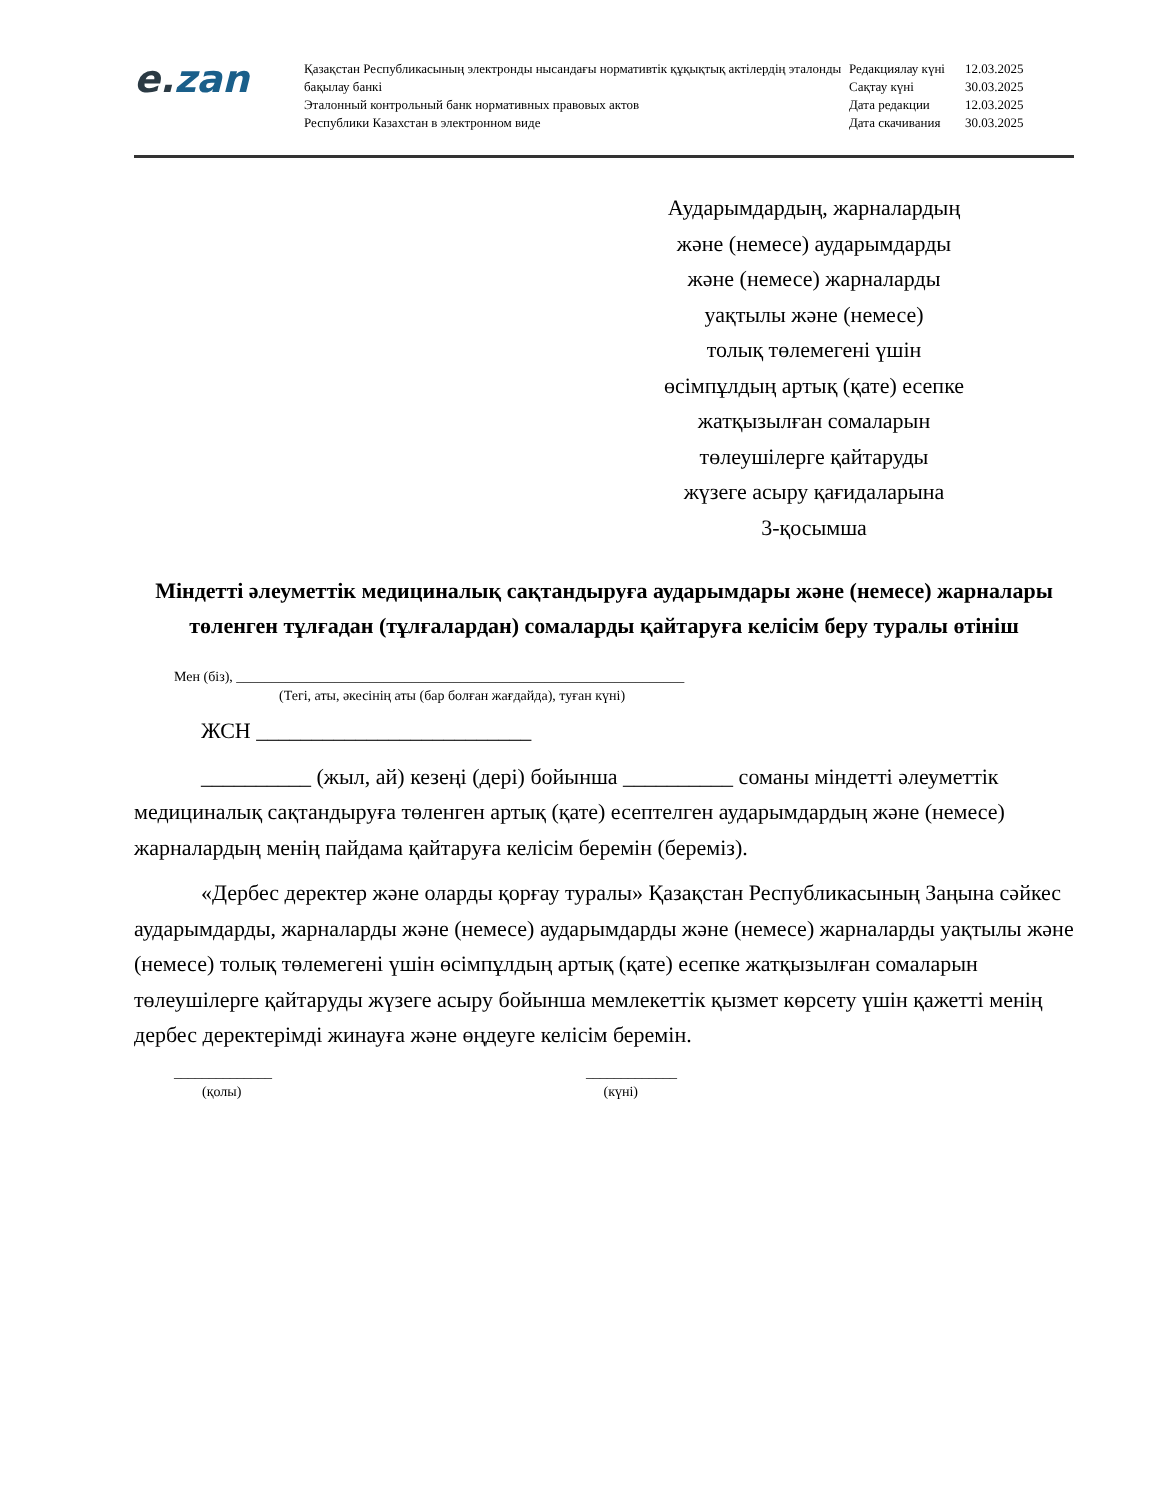e. zan
Қазақстан Республикасының электронды нысандағы нормативтік құқықтық актілердің эталонды бақылау банкі
Эталонный контрольный банк нормативных правовых актов
Республики Казахстан в электронном виде
| Редакциялау күні | 12.03.2025 |
| Сақтау күні | 30.03.2025 |
| Дата редакции | 12.03.2025 |
| Дата скачивания | 30.03.2025 |
Аударымдардың, жарналардың
және (немесе) аударымдарды
және (немесе) жарналарды
уақтылы және (немесе)
толық төлемегені үшін
өсімпұлдың артық (қате) есепке
жатқызылған сомаларын
төлеушілерге қайтаруды
жүзеге асыру қағидаларына
3-қосымша
Міндетті әлеуметтік медициналық сақтандыруға аударымдары және (немесе) жарналары төленген тұлғадан (тұлғалардан) сомаларды қайтаруға келісім беру туралы өтініш
Мен (біз), ________________________________________________________________
(Тегі, аты, әкесінің аты (бар болған жағдайда), туған күні)
ЖСН _________________________
__________ (жыл, ай) кезеңі (дері) бойынша __________ соманы міндетті әлеуметтік медициналық сақтандыруға төленген артық (қате) есептелген аударымдардың және (немесе) жарналардың менің пайдама қайтаруға келісім беремін (береміз).
«Дербес деректер және оларды қорғау туралы» Қазақстан Республикасының Заңына сәйкес аударымдарды, жарналарды және (немесе) аударымдарды және (немесе) жарналарды уақтылы және (немесе) толық төлемегені үшін өсімпұлдың артық (қате) есепке жатқызылған сомаларын төлеушілерге қайтаруды жүзеге асыру бойынша мемлекеттік қызмет көрсету үшін қажетті менің дербес деректерімді жинауға және өңдеуге келісім беремін.
______________
(қолы)
_____________
(күні)